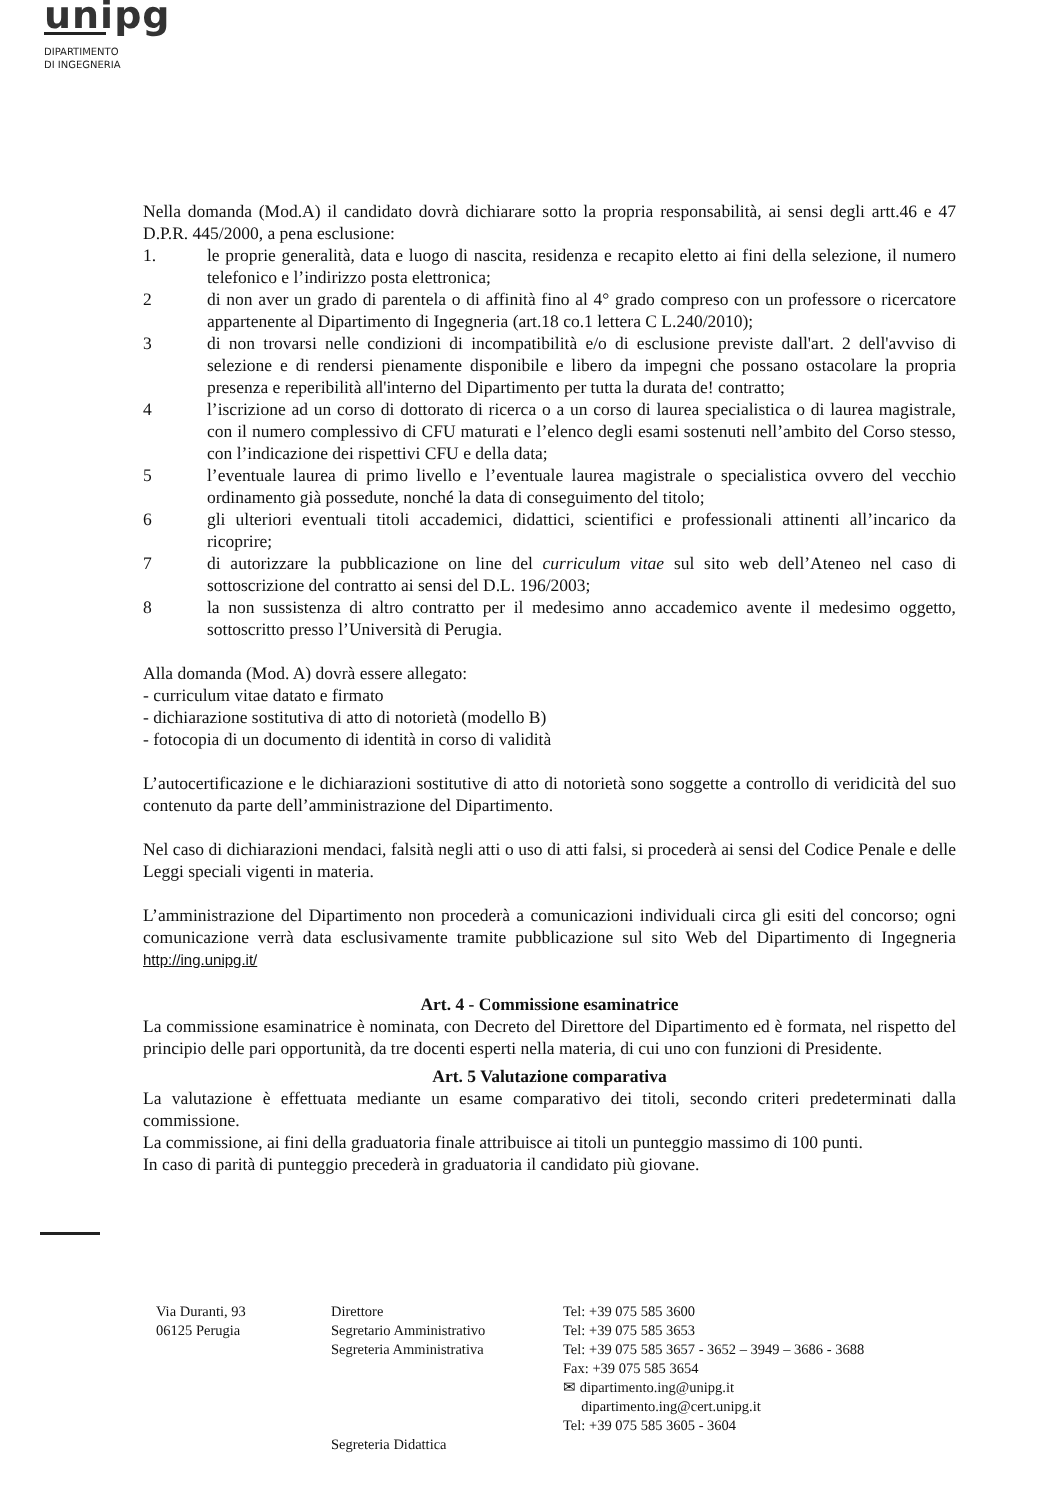unipg
DIPARTIMENTO
DI INGEGNERIA
Nella domanda (Mod.A) il candidato dovrà dichiarare sotto la propria responsabilità, ai sensi degli artt.46 e 47 D.P.R. 445/2000, a pena esclusione:
1. le proprie generalità, data e luogo di nascita, residenza e recapito eletto ai fini della selezione, il numero telefonico e l’indirizzo posta elettronica;
2 di non aver un grado di parentela o di affinità fino al 4° grado compreso con un professore o ricercatore appartenente al Dipartimento di Ingegneria (art.18 co.1 lettera C L.240/2010);
3 di non trovarsi nelle condizioni di incompatibilità e/o di esclusione previste dall'art. 2 dell'avviso di selezione e di rendersi pienamente disponibile e libero da impegni che possano ostacolare la propria presenza e reperibilità all'interno del Dipartimento per tutta la durata de! contratto;
4 l’iscrizione ad un corso di dottorato di ricerca o a un corso di laurea specialistica o di laurea magistrale, con il numero complessivo di CFU maturati e l’elenco degli esami sostenuti nell’ambito del Corso stesso, con l’indicazione dei rispettivi CFU e della data;
5 l’eventuale laurea di primo livello e l’eventuale laurea magistrale o specialistica ovvero del vecchio ordinamento già possedute, nonché la data di conseguimento del titolo;
6 gli ulteriori eventuali titoli accademici, didattici, scientifici e professionali attinenti all’incarico da ricoprire;
7 di autorizzare la pubblicazione on line del curriculum vitae sul sito web dell’Ateneo nel caso di sottoscrizione del contratto ai sensi del D.L. 196/2003;
8 la non sussistenza di altro contratto per il medesimo anno accademico avente il medesimo oggetto, sottoscritto presso l’Università di Perugia.
Alla domanda (Mod. A) dovrà essere allegato:
- curriculum vitae datato e firmato
- dichiarazione sostitutiva di atto di notorietà (modello B)
- fotocopia di un documento di identità in corso di validità
L’autocertificazione e le dichiarazioni sostitutive di atto di notorietà sono soggette a controllo di veridicità del suo contenuto da parte dell’amministrazione del Dipartimento.
Nel caso di dichiarazioni mendaci, falsità negli atti o uso di atti falsi, si procederà ai sensi del Codice Penale e delle Leggi speciali vigenti in materia.
L’amministrazione del Dipartimento non procederà a comunicazioni individuali circa gli esiti del concorso; ogni comunicazione verrà data esclusivamente tramite pubblicazione sul sito Web del Dipartimento di Ingegneria http://ing.unipg.it/
Art. 4 - Commissione esaminatrice
La commissione esaminatrice è nominata, con Decreto del Direttore del Dipartimento ed è formata, nel rispetto del principio delle pari opportunità, da tre docenti esperti nella materia, di cui uno con funzioni di Presidente.
Art. 5 Valutazione comparativa
La valutazione è effettuata mediante un esame comparativo dei titoli, secondo criteri predeterminati dalla commissione.
La commissione, ai fini della graduatoria finale attribuisce ai titoli un punteggio massimo di 100 punti.
In caso di parità di punteggio precederà in graduatoria il candidato più giovane.
Via Duranti, 93
06125 Perugia
Direttore
Segretario Amministrativo
Segreteria Amministrativa
Segreteria Didattica
Tel: +39 075 585 3600
Tel: +39 075 585 3653
Tel: +39 075 585 3657 - 3652 – 3949 – 3686 - 3688
Fax: +39 075 585 3654
✉ dipartimento.ing@unipg.it
dipartimento.ing@cert.unipg.it
Tel: +39 075 585 3605 - 3604